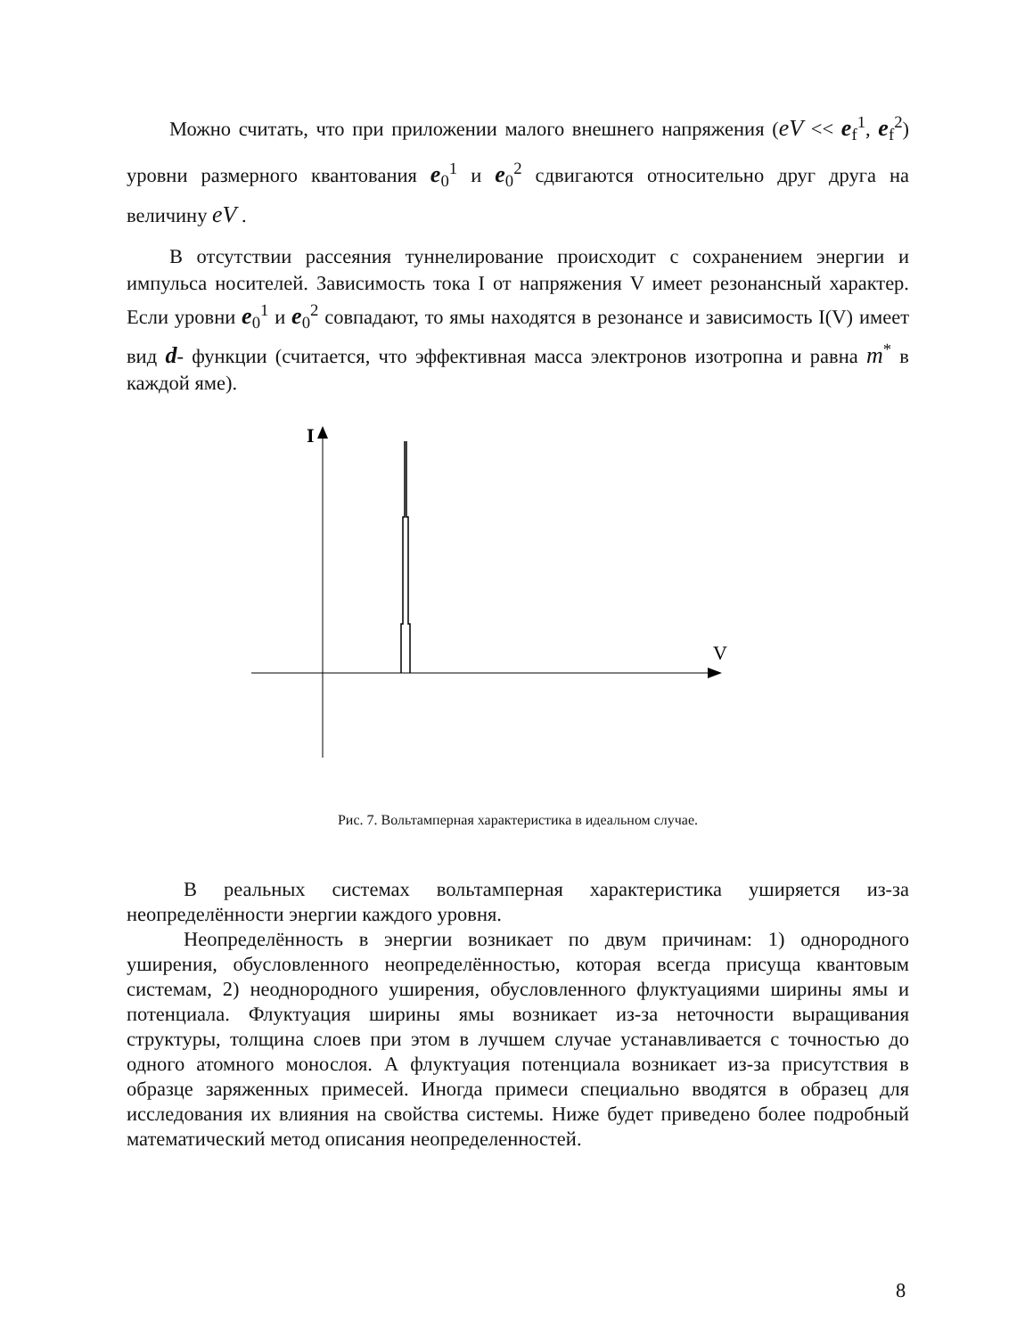Можно считать, что при приложении малого внешнего напряжения (eV << e<sub>f</sub><sup>1</sup>, e<sub>f</sub><sup>2</sup>) уровни размерного квантования e<sub>0</sub><sup>1</sup> и e<sub>0</sub><sup>2</sup> сдвигаются относительно друг друга на величину eV .
В отсутствии рассеяния туннелирование происходит с сохранением энергии и импульса носителей. Зависимость тока I от напряжения V имеет резонансный характер. Если уровни e<sub>0</sub><sup>1</sup> и e<sub>0</sub><sup>2</sup> совпадают, то ямы находятся в резонансе и зависимость I(V) имеет вид d- функции (считается, что эффективная масса электронов изотропна и равна m<sup>*</sup> в каждой яме).
I
V
Рис. 7. Вольтамперная характеристика в идеальном случае.
В реальных системах вольтамперная характеристика уширяется из-за неопределённости энергии каждого уровня.
Неопределённость в энергии возникает по двум причинам: 1) однородного уширения, обусловленного неопределённостью, которая всегда присуща квантовым системам, 2) неоднородного уширения, обусловленного флуктуациями ширины ямы и потенциала. Флуктуация ширины ямы возникает из-за неточности выращивания структуры, толщина слоев при этом в лучшем случае устанавливается с точностью до одного атомного монослоя. А флуктуация потенциала возникает из-за присутствия в образце заряженных примесей. Иногда примеси специально вводятся в образец для исследования их влияния на свойства системы. Ниже будет приведено более подробный математический метод описания неопределенностей.
8